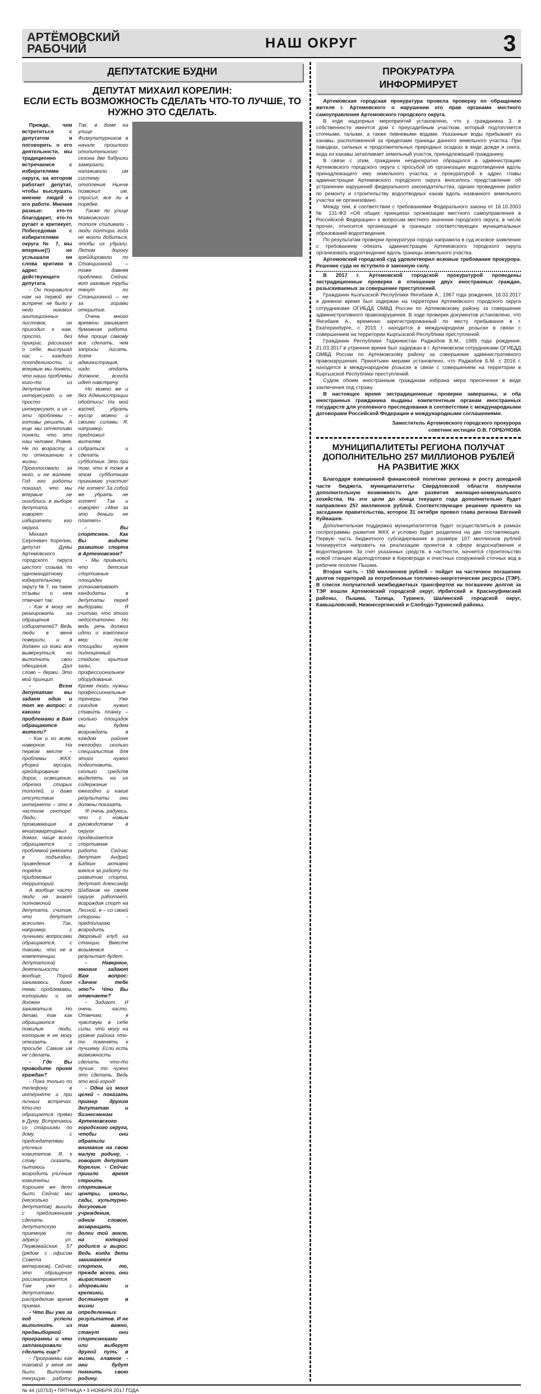АРТЁМОВСКИЙ
РАБОЧИЙ
НАШ ОКРУГ
3
ДЕПУТАТСКИЕ БУДНИ
ДЕПУТАТ МИХАИЛ КОРЕЛИН:
ЕСЛИ ЕСТЬ ВОЗМОЖНОСТЬ СДЕЛАТЬ ЧТО-ТО ЛУЧШЕ, ТО НУЖНО ЭТО СДЕЛАТЬ.
Прежде, чем встретиться с депутатом и поговорить о его деятельности, мы традиционно встречаемся с избирателями округа, на котором работает депутат, чтобы выслушать мнение людей о его работе. Мнения разные: кто-то благодарит, кто-то ругает и критикует. Побеседовав с избирателями округа № 7, мы впервые(!) не услышали ни слова критики в адрес действующего депутата.
- Он понравился нам на первой же встрече: не было у него никаких агитационных листовок, он приходил к нам, просто, без прикрас, рассказал о себе, выслушал нас – каждого поотдельности, и впервые мы поняли, что наши проблемы кого-то из депутатов интересуют, и не просто интересуют, а их – эти проблемы – готовы решать. А еще мы отчетливо поняли, что это наш человек. Ровня. Не по возрасту, а по отношению к жизни. Проголосовали за него, и не жалеем. Год его работы показал, что мы впервые не ошиблись в выборе депутата, - говорят избиратели его округа.
Михаил Сергеевич Корелин, депутат Думы Артемовского городского округа шестого созыва по одномандатному избирательному округу № 7, на такие отзывы о нем отвечает так:
- Как я могу не реагировать на обращения избирателей? Ведь люди в меня поверили, и я должен из кожи вон вывернуться, но выполнить свои обещания. Дал слово – держи. Это мой принцип.
- Всем депутатам мы задаем один и тот же вопрос: с какими проблемами в Вам обращаются жители?
- Как и ко всем, наверное. На первом месте – проблемы ЖКХ: уборка мусора, грейдирование дорог, освещение, обрезка старых тополей, и даже отсутствие интернета – это в частном секторе. Люди, проживающие в многоквартирных домах, чаще всего обращаются с проблемой ремонта в подъездах, приведения в порядок придомовых территорий.
А вообще часто люди не знают полномочий депутата, считая, что депутат всесилен. Так, например, с личными вопросами обращаются, с такими, что не в компетенции депутатской деятельности вообще. Порой занимаюсь даже теми проблемами, которыми и не должен заниматься. Но делаю, так как обращаются пожилые люди, которым я не могу отказать в просьбе. Самим им не сделать.
- Где Вы проводите прием граждан?
- Пока только по телефону, в интернете и при личных встречах. Кто-то обращается прямо в Думу. Встречаюсь со старшими по дому, с председателями уличных комитетов. Я, к слову сказать, пытаюсь возродить уличные комитеты. Хорошее же дело было. Сейчас мы (несколько депутатов) вышли с предложением сделать депутатскую приемную по адресу: ул. Первомайская, 57 (рядом с офисом Совета ветеранов). Сейчас это обращение рассматривается. Там уже с депутатами распределим время приема.
- Что Вы уже за год успели выполнить из предвыборной программы и что запланировали сделать еще?
- Программы как таковой у меня не было. Выполняю текущую работу. Так, в доме на улице Физкультурников в начале прошлого отопительного сезона две бабушки замерзали, налаживали им систему отопления. Нынче позвонил им, спросил, все ли в порядке.
Также по улице Маяковского тополя спиливали - люди полтора года не могли добиться, чтобы их убрали. Летом дорогу грейдировали по Станционной – тоже давняя проблема. Сейчас вот газовые трубы тянут по Станционной – не за горами открытие.
Очень много времени занимает бумажная работа. Мне проще самому все сделать, чем запросы писать. Хотя администрация, надо отдать должное, всегда идет навстречу.
Но можно же и без Администрации обойтись! На мой взгляд, убрать мусор можно и своими силами. Я, например, предложил жителям собраться и сделать субботник. Это при том, что я тоже в этом субботнике принимаю участие! Не хотят! За собой же убрать не хотят! Так и говорят: «Мне за это деньги не платят».
- Вы спортсмен. Как Вы видите развитие спорта в Артемовском?
- Мы привыкли, что детские спортивные площадки устанавливают кандидаты в депутаты перед выборами. Я считаю, что этого недостаточно. Но ведь речь должна идти о комплексе мер: после площадки нужен полноценный стадион, крытые залы, профессиональное оборудование. Кроме того, нужны профессиональные тренеры. Уже сегодня нужно ставить планку – сколько площадок мы будем возрождать в каждом районе ежегодно, сколько специалистов для этого нужно подготовить, сколько средств выделять на их содержание ежегодно и какие результаты они должны показать.
Я очень радуюсь, что с новым руководством в округе продвигается спортивная работа. Сейчас депутат Андрей Бабкин активно взялся за работу по развитию спорта, депутат Александр Шабанов на своем округе работает, возрождая спорт на Лесной, я – со своей стороны - предполагаю возродить дворовый клуб на станции. Вместе возьмемся – результат будет.
- Наверное, многие задают Вам вопрос: «Зачем тебе это?» Что Вы отвечаете?
- Задают. И очень часто. Отвечаю: я чувствую в себе силы, что могу на уровне района что-то поменять к лучшему. Если есть возможность сделать что-то лучше, то нужно это сделать. Ведь это мой город!
- Одна из моих целей – показать пример другим депутатам и бизнесменам Артемовского городского округа, чтобы они обратили внимание на свою малую родину, - говорит депутат Корелин. - Сейчас пришло время строить спортивные центры, школы, сады, культурно-досуговые учреждения, одним словом, возвращать долги той земле, на которой родился и вырос. Ведь когда дети занимаются спортом, то, прежде всего, они вырастают здоровыми и крепкими, достигнут в жизни определенных результатов. И не так важно, станут они спортсменами или выберут другой путь в жизни, главное - они будут помнить свою родину.
ПРОКУРАТУРА
ИНФОРМИРУЕТ
Артемовская городская прокуратура провела проверку по обращению жителя г. Артемовского о нарушении его прав органами местного самоуправления Артемовского городского округа.
В ходе надзорных мероприятий установлено, что у гражданина З. в собственности имеется дом с приусадебным участком, который подтопляется сточными, талыми, а также ливневыми водами. Указанные воды прибывают из канавы, расположенной за пределами границы данного земельного участка. При паводках, сильных и продолжительных природных осадках в виде дождя и снега, вода из канавы затапливает земельный участок, принадлежащий гражданину.
В связи с этим, гражданин неоднократно обращался в администрацию Артемовского городского округа с просьбой об организации водоотведения вдоль принадлежащего ему земельного участка, а прокуратурой в адрес главы администрации Артемовского городского округа вносилось представление об устранении нарушений федерального законодательства, однако проведение работ по ремонту и строительству водоотводных канав вдоль названного земельного участка не организовано.
Между тем, в соответствии с требованиями Федерального закона от 16.10.2003 № 131-ФЗ «Об общих принципах организации местного самоуправления в Российской Федерации» к вопросам местного значения городского округа, в числе прочих, относится организация в границах соответствующих муниципальных образований водоотведения.
По результатам проверки прокуратура города направила в суд исковое заявление с требованием обязать администрацию Артемовского городского округа организовать водоотведение вдоль границы земельного участка.
Артемовский городской суд удовлетворил исковые требования прокурора. Решение суда не вступило в законную силу.
В 2017 г. Артемовской городской прокуратурой проведены экстрадиционные проверки в отношении двух иностранных граждан, разыскиваемых за совершение преступлений.
Гражданин Кызгызской Республики Янгибаев А., 1967 года рождения, 16.03.2017 в дневное время был задержан на территории Артемовского городского округа сотрудниками ОГИБДД ОМВД России по Артемовскому району за совершение административного правонарушения. В ходе проверки документов установлено, что Янгибаев А., временно зарегистрированный по месту пребывания в г. Екатеринбурге, с 2015 г. находится в международном розыске в связи с совершением на территории Кыргызской Республики преступлений.
Гражданин Республики Таджикистан Раджабов Б.М., 1985 года рождения, 21.03.2017 в утреннее время был задержан в г. Артемовском сотрудниками ОГИБДД ОМВД России по Артемовскому району за совершение административного правонарушения. Принятыми мерами установлено, что Раджабов Б.М. с 2016 г. находится в международном розыске в связи с совершением на территории в Кыргызской Республики преступлений.
Судом обоим иностранным гражданам избрана мера пресечения в виде заключения под стражу.
В настоящее время экстрадиционные проверки завершены, и оба иностранных гражданина выданы компетентным органам иностранных государств для уголовного преследования в соответствии с международными договорами Российской Федерации и международными соглашениями.
Заместитель Артемовского городского прокурора
советник юстиции О.В. ГОРБУНОВА
МУНИЦИПАЛИТЕТЫ РЕГИОНА ПОЛУЧАТ ДОПОЛНИТЕЛЬНО 257 МИЛЛИОНОВ РУБЛЕЙ НА РАЗВИТИЕ ЖКХ
Благодаря взвешенной финансовой политике региона и росту доходной части бюджета, муниципалитеты Свердловской области получили дополнительную возможность для развития жилищно-коммунального хозяйства. На эти цели до конца текущего года дополнительно будет направлено 257 миллионов рублей. Соответствующее решение принято на заседании правительства, которое 31 октября провел глава региона Евгений Куйвашев.
Дополнительная поддержка муниципалитетов будет осуществляться в рамках госпрограммы развития ЖКХ и условно будет разделена на две составляющих. Первую часть бюджетного субсидирования в размере 107 миллионов рублей планируется направить на реализацию проектов в сфере водоснабжения и водоотведения. За счет указанных средств, в частности, начнется строительство новой станции водоподготовки в Кировграде и очистных сооружений сточных вод в рабочем поселке Пышма.
Вторая часть – 150 миллионов рублей – пойдет на частичное погашение долгов территорий за потребленные топливно-энергетические ресурсы (ТЭР). В список получателей межбюджетных трансфертов на погашение долгов за ТЭР вошли Артемовский городской округ, Ирбитский и Красноуфимский районы, Пышма, Талица, Туринск, Шалинский городской округ, Камышловский, Нижнесергинский и Слободо-Туринский районы.
№ 44 (10753) • ПЯТНИЦА • 3 НОЯБРЯ 2017 ГОДА